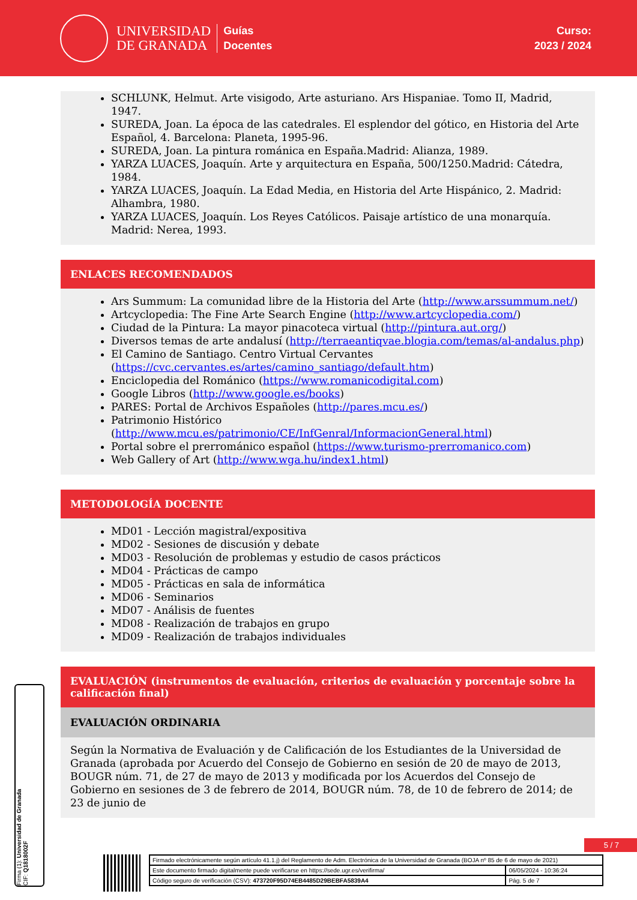UNIVERSIDAD
DE GRANADA
Guías
Docentes
Curso:
2023 / 2024
SCHLUNK, Helmut. Arte visigodo, Arte asturiano. Ars Hispaniae. Tomo II, Madrid, 1947.
SUREDA, Joan. La época de las catedrales. El esplendor del gótico, en Historia del Arte Español, 4. Barcelona: Planeta, 1995-96.
SUREDA, Joan. La pintura románica en España.Madrid: Alianza, 1989.
YARZA LUACES, Joaquín. Arte y arquitectura en España, 500/1250.Madrid: Cátedra, 1984.
YARZA LUACES, Joaquín. La Edad Media, en Historia del Arte Hispánico, 2. Madrid: Alhambra, 1980.
YARZA LUACES, Joaquín. Los Reyes Católicos. Paisaje artístico de una monarquía. Madrid: Nerea, 1993.
ENLACES RECOMENDADOS
Ars Summum: La comunidad libre de la Historia del Arte (http://www.arssummum.net/)
Artcyclopedia: The Fine Arte Search Engine (http://www.artcyclopedia.com/)
Ciudad de la Pintura: La mayor pinacoteca virtual (http://pintura.aut.org/)
Diversos temas de arte andalusí (http://terraeantiqvae.blogia.com/temas/al-andalus.php)
El Camino de Santiago. Centro Virtual Cervantes (https://cvc.cervantes.es/artes/camino_santiago/default.htm)
Enciclopedia del Románico (https://www.romanicodigital.com)
Google Libros (http://www.google.es/books)
PARES: Portal de Archivos Españoles (http://pares.mcu.es/)
Patrimonio Histórico (http://www.mcu.es/patrimonio/CE/InfGenral/InformacionGeneral.html)
Portal sobre el prerrománico español (https://www.turismo-prerromanico.com)
Web Gallery of Art (http://www.wga.hu/index1.html)
METODOLOGÍA DOCENTE
MD01 - Lección magistral/expositiva
MD02 - Sesiones de discusión y debate
MD03 - Resolución de problemas y estudio de casos prácticos
MD04 - Prácticas de campo
MD05 - Prácticas en sala de informática
MD06 - Seminarios
MD07 - Análisis de fuentes
MD08 - Realización de trabajos en grupo
MD09 - Realización de trabajos individuales
EVALUACIÓN (instrumentos de evaluación, criterios de evaluación y porcentaje sobre la calificación final)
EVALUACIÓN ORDINARIA
Según la Normativa de Evaluación y de Calificación de los Estudiantes de la Universidad de Granada (aprobada por Acuerdo del Consejo de Gobierno en sesión de 20 de mayo de 2013, BOUGR núm. 71, de 27 de mayo de 2013 y modificada por los Acuerdos del Consejo de Gobierno en sesiones de 3 de febrero de 2014, BOUGR núm. 78, de 10 de febrero de 2014; de 23 de junio de
Firma (1): Universidad de Granada
CIF: Q1818002F
5 / 7
| Firmado electrónicamente según artículo 41.1.j) del Reglamento de Adm. Electrónica de la Universidad de Granada (BOJA nº 85 de 6 de mayo de 2021) | |
| Este documento firmado digitalmente puede verificarse en https://sede.ugr.es/verifirma/ | 06/05/2024 - 10:36:24 |
| Código seguro de verificación (CSV): 473720F95D74EB4485D29BEBFA5839A4 | Pág. 5 de 7 |